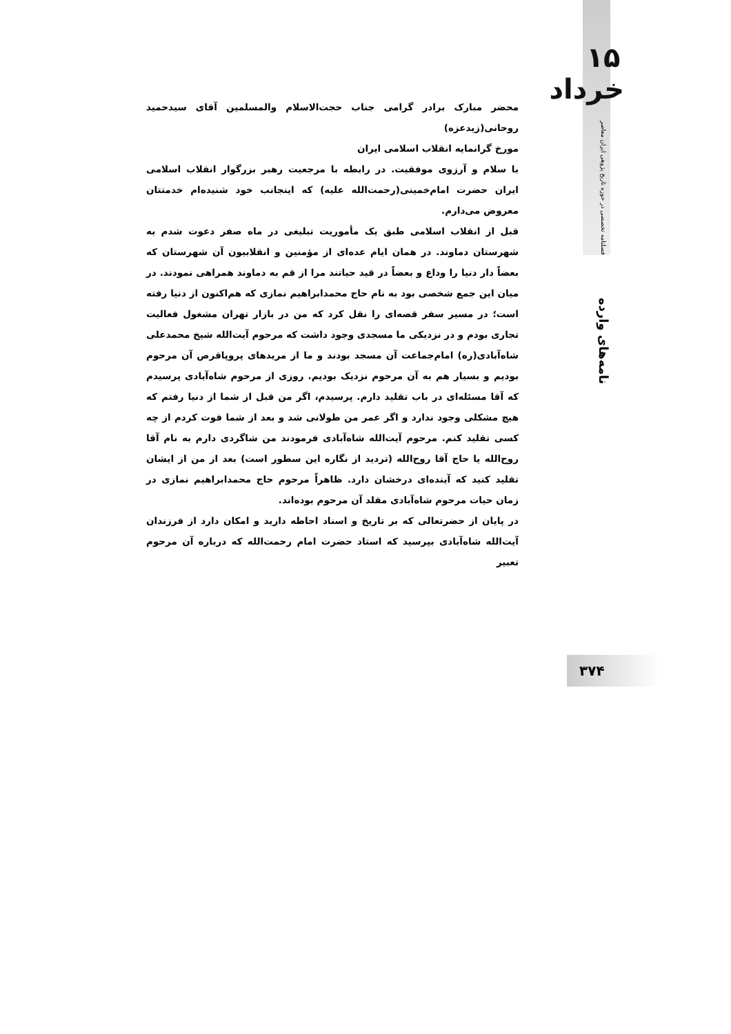۱۵ خرداد
فصلنامه تخصصی در حوزه تاریخ پژوهی ایران معاصر
نامه‌های وارده
محضر مبارک برادر گرامی جناب حجت‌الاسلام والمسلمین آقای سیدحمید روحانی(زیدعزه)
مورخ گرانمایه انقلاب اسلامی ایران
با سلام و آرزوی موفقیت. در رابطه با مرجعیت رهبر بزرگوار انقلاب اسلامی ایران حضرت امام‌خمینی(رحمت‌الله علیه) که اینجانب خود شنیده‌ام خدمتتان معروض می‌دارم.
قبل از انقلاب اسلامی طبق یک مأموریت تبلیغی در ماه صفر دعوت شدم به شهرستان دماوند. در همان ایام عده‌ای از مؤمنین و انقلابیون آن شهرستان که بعضاً دار دنیا را وداع و بعضاً در قید حیاتند مرا از قم به دماوند همراهی نمودند. در میان این جمع شخصی بود به نام حاج محمدابراهیم نمازی که هم‌اکنون از دنیا رفته است؛ در مسیر سفر قصه‌ای را نقل کرد که من در بازار تهران مشغول فعالیت تجاری بودم و در نزدیکی ما مسجدی وجود داشت که مرحوم آیت‌الله شیخ محمدعلی شاه‌آبادی(ره) امام‌جماعت آن مسجد بودند و ما از مریدهای پروپاقرص آن مرحوم بودیم و بسیار هم به آن مرحوم نزدیک بودیم. روزی از مرحوم شاه‌آبادی پرسیدم که آقا مسئله‌ای در باب تقلید دارم. پرسیدم، اگر من قبل از شما از دنیا رفتم که هیچ مشکلی وجود ندارد و اگر عمر من طولانی شد و بعد از شما فوت کردم از چه کسی تقلید کنم. مرحوم آیت‌الله شاه‌آبادی فرمودند من شاگردی دارم به نام آقا روح‌الله یا حاج آقا روح‌الله (تردید از نگاره این سطور است) بعد از من از ایشان تقلید کنید که آینده‌ای درخشان دارد. ظاهراً مرحوم حاج محمدابراهیم نمازی در زمان حیات مرحوم شاه‌آبادی مقلد آن مرحوم بوده‌اند.
در پایان از حضرتعالی که بر تاریخ و اسناد احاطه دارید و امکان دارد از فرزندان آیت‌الله شاه‌آبادی بپرسید که استاد حضرت امام رحمت‌الله که درباره آن مرحوم تعبیر
۳۷۴